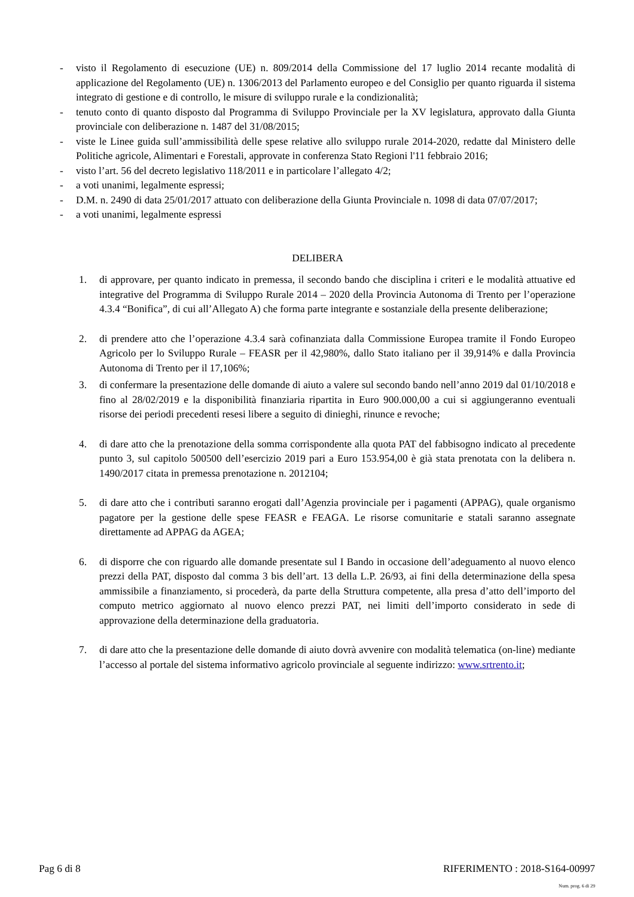- visto il Regolamento di esecuzione (UE) n. 809/2014 della Commissione del 17 luglio 2014 recante modalità di applicazione del Regolamento (UE) n. 1306/2013 del Parlamento europeo e del Consiglio per quanto riguarda il sistema integrato di gestione e di controllo, le misure di sviluppo rurale e la condizionalità;
- tenuto conto di quanto disposto dal Programma di Sviluppo Provinciale per la XV legislatura, approvato dalla Giunta provinciale con deliberazione n. 1487 del 31/08/2015;
- viste le Linee guida sull’ammissibilità delle spese relative allo sviluppo rurale 2014-2020, redatte dal Ministero delle Politiche agricole, Alimentari e Forestali, approvate in conferenza Stato Regioni l'11 febbraio 2016;
- visto l’art. 56 del decreto legislativo 118/2011 e in particolare l’allegato 4/2;
- a voti unanimi, legalmente espressi;
- D.M. n. 2490 di data 25/01/2017 attuato con deliberazione della Giunta Provinciale n. 1098 di data 07/07/2017;
- a voti unanimi, legalmente espressi
DELIBERA
1. di approvare, per quanto indicato in premessa, il secondo bando che disciplina i criteri e le modalità attuative ed integrative del Programma di Sviluppo Rurale 2014 – 2020 della Provincia Autonoma di Trento per l’operazione 4.3.4 “Bonifica”, di cui all’Allegato A) che forma parte integrante e sostanziale della presente deliberazione;
2. di prendere atto che l’operazione 4.3.4 sarà cofinanziata dalla Commissione Europea tramite il Fondo Europeo Agricolo per lo Sviluppo Rurale – FEASR per il 42,980%, dallo Stato italiano per il 39,914% e dalla Provincia Autonoma di Trento per il 17,106%;
3. di confermare la presentazione delle domande di aiuto a valere sul secondo bando nell’anno 2019 dal 01/10/2018 e fino al 28/02/2019 e la disponibilità finanziaria ripartita in Euro 900.000,00 a cui si aggiungeranno eventuali risorse dei periodi precedenti resesi libere a seguito di dinieghi, rinunce e revoche;
4. di dare atto che la prenotazione della somma corrispondente alla quota PAT del fabbisogno indicato al precedente punto 3, sul capitolo 500500 dell’esercizio 2019 pari a Euro 153.954,00 è già stata prenotata con la delibera n. 1490/2017 citata in premessa prenotazione n. 2012104;
5. di dare atto che i contributi saranno erogati dall’Agenzia provinciale per i pagamenti (APPAG), quale organismo pagatore per la gestione delle spese FEASR e FEAGA. Le risorse comunitarie e statali saranno assegnate direttamente ad APPAG da AGEA;
6. di disporre che con riguardo alle domande presentate sul I Bando in occasione dell’adeguamento al nuovo elenco prezzi della PAT, disposto dal comma 3 bis dell’art. 13 della L.P. 26/93, ai fini della determinazione della spesa ammissibile a finanziamento, si procederà, da parte della Struttura competente, alla presa d’atto dell’importo del computo metrico aggiornato al nuovo elenco prezzi PAT, nei limiti dell’importo considerato in sede di approvazione della determinazione della graduatoria.
7. di dare atto che la presentazione delle domande di aiuto dovrà avvenire con modalità telematica (on-line) mediante l’accesso al portale del sistema informativo agricolo provinciale al seguente indirizzo: www.srtrento.it;
Pag 6 di 8 RIFERIMENTO : 2018-S164-00997
Num. prog. 6 di 29